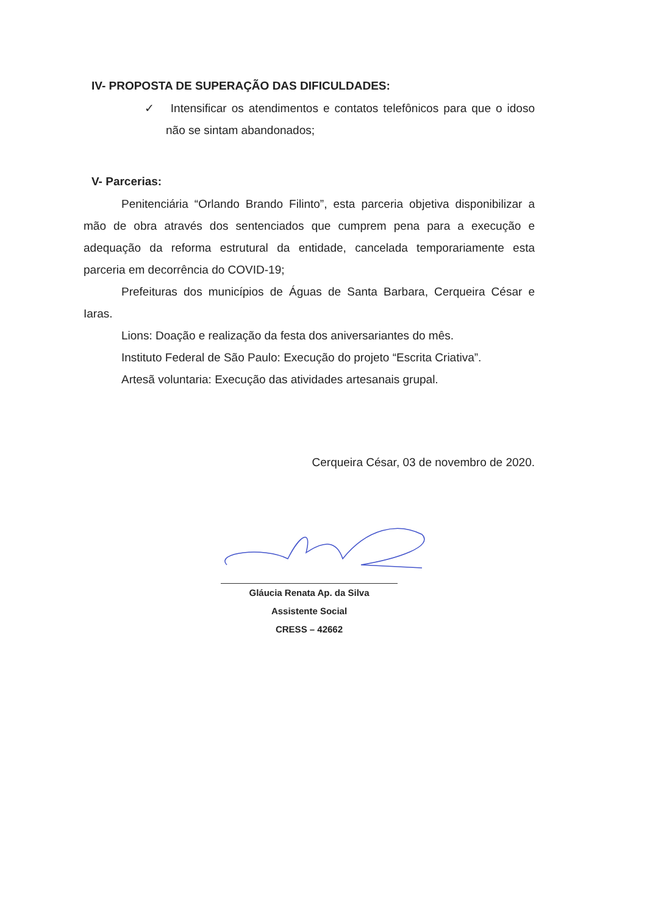IV- PROPOSTA DE SUPERAÇÃO DAS DIFICULDADES:
✓ Intensificar os atendimentos e contatos telefônicos para que o idoso não se sintam abandonados;
V- Parcerias:
Penitenciária “Orlando Brando Filinto”, esta parceria objetiva disponibilizar a mão de obra através dos sentenciados que cumprem pena para a execução e adequação da reforma estrutural da entidade, cancelada temporariamente esta parceria em decorrência do COVID-19;
Prefeituras dos municípios de Águas de Santa Barbara, Cerqueira César e Iaras.
Lions: Doação e realização da festa dos aniversariantes do mês.
Instituto Federal de São Paulo: Execução do projeto “Escrita Criativa”.
Artesã voluntaria: Execução das atividades artesanais grupal.
Cerqueira César, 03 de novembro de 2020.
Gláucia Renata Ap. da Silva
Assistente Social
CRESS – 42662